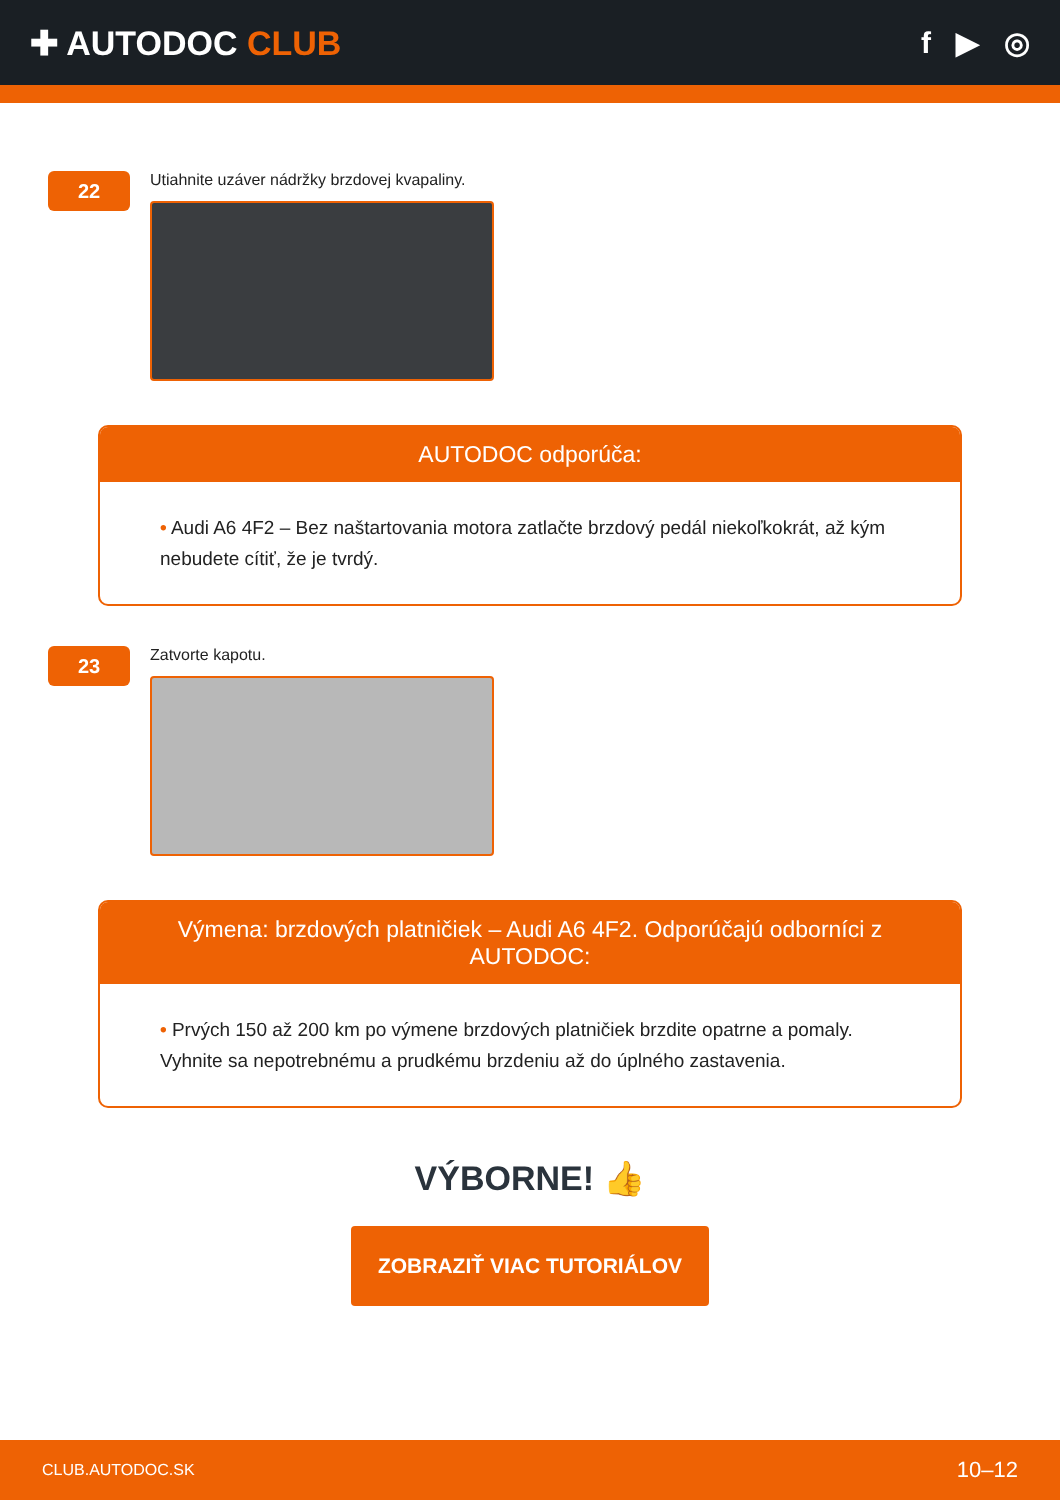✚ AUTODOC CLUB f ▶ ◎
22
Utiahnite uzáver nádržky brzdovej kvapaliny.
AUTODOC odporúča:
• Audi A6 4F2 – Bez naštartovania motora zatlačte brzdový pedál niekoľkokrát, až kým nebudete cítiť, že je tvrdý.
23
Zatvorte kapotu.
Výmena: brzdových platničiek – Audi A6 4F2. Odporúčajú odborníci z AUTODOC:
• Prvých 150 až 200 km po výmene brzdových platničiek brzdite opatrne a pomaly. Vyhnite sa nepotrebnému a prudkému brzdeniu až do úplného zastavenia.
VÝBORNE! 👍
ZOBRAZIŤ VIAC TUTORIÁLOV
CLUB.AUTODOC.SK 10–12